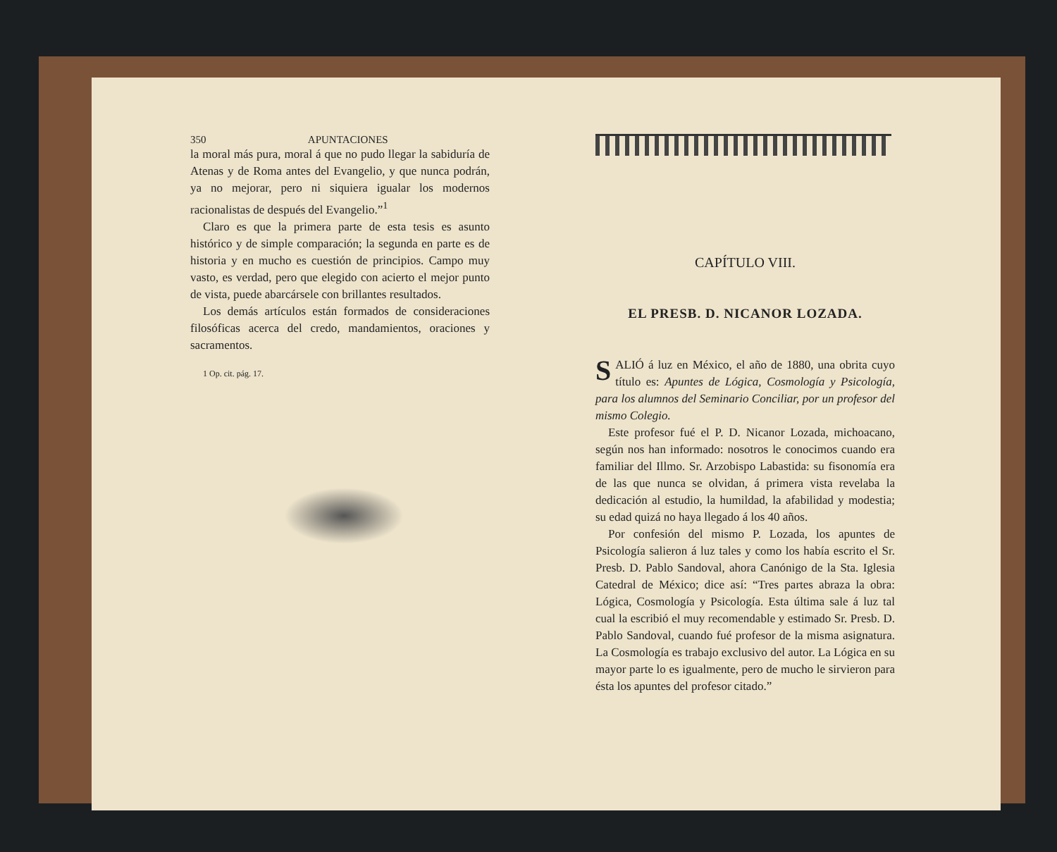350 APUNTACIONES
la moral más pura, moral á que no pudo llegar la sabiduría de Atenas y de Roma antes del Evangelio, y que nunca podrán, ya no mejorar, pero ni siquiera igualar los modernos racionalistas de después del Evangelio.”<sup>1</sup>
Claro es que la primera parte de esta tesis es asunto histórico y de simple comparación; la segunda en parte es de historia y en mucho es cuestión de principios. Campo muy vasto, es verdad, pero que elegido con acierto el mejor punto de vista, puede abarcársele con brillantes resultados.
Los demás artículos están formados de consideraciones filosóficas acerca del credo, mandamientos, oraciones y sacramentos.
1 Op. cit. pág. 17.
CAPÍTULO VIII.
EL PRESB. D. NICANOR LOZADA.
SALIÓ á luz en México, el año de 1880, una obrita cuyo título es: Apuntes de Lógica, Cosmología y Psicología, para los alumnos del Seminario Conciliar, por un profesor del mismo Colegio.
Este profesor fué el P. D. Nicanor Lozada, michoacano, según nos han informado: nosotros le conocimos cuando era familiar del Illmo. Sr. Arzobispo Labastida: su fisonomía era de las que nunca se olvidan, á primera vista revelaba la dedicación al estudio, la humildad, la afabilidad y modestia; su edad quizá no haya llegado á los 40 años.
Por confesión del mismo P. Lozada, los apuntes de Psicología salieron á luz tales y como los había escrito el Sr. Presb. D. Pablo Sandoval, ahora Canónigo de la Sta. Iglesia Catedral de México; dice así: “Tres partes abraza la obra: Lógica, Cosmología y Psicología. Esta última sale á luz tal cual la escribió el muy recomendable y estimado Sr. Presb. D. Pablo Sandoval, cuando fué profesor de la misma asignatura. La Cosmología es trabajo exclusivo del autor. La Lógica en su mayor parte lo es igualmente, pero de mucho le sirvieron para ésta los apuntes del profesor citado.”